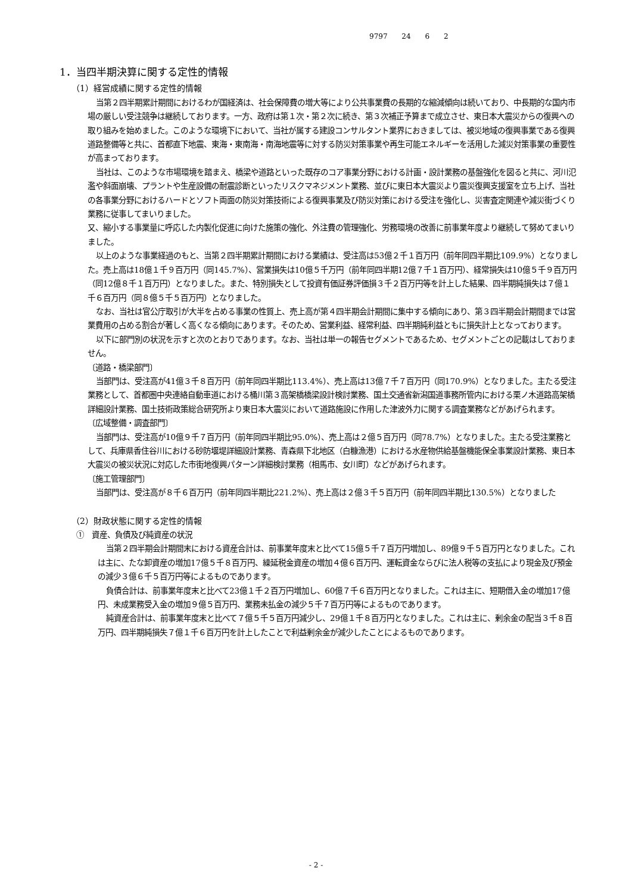9797 24 6 2
1．当四半期決算に関する定性的情報
（1）経営成績に関する定性的情報
当第２四半期累計期間におけるわが国経済は、社会保障費の増大等により公共事業費の長期的な縮減傾向は続いており、中長期的な国内市場の厳しい受注競争は継続しております。一方、政府は第１次・第２次に続き、第３次補正予算まで成立させ、東日本大震災からの復興への取り組みを始めました。このような環境下において、当社が属する建設コンサルタント業界におきましては、被災地域の復興事業である復興道路整備等と共に、首都直下地震、東海・東南海・南海地震等に対する防災対策事業や再生可能エネルギーを活用した減災対策事業の重要性が高まっております。
当社は、このような市場環境を踏まえ、橋梁や道路といった既存のコア事業分野における計画・設計業務の基盤強化を図ると共に、河川氾濫や斜面崩壊、プラントや生産設備の耐震診断といったリスクマネジメント業務、並びに東日本大震災より震災復興支援室を立ち上げ、当社の各事業分野におけるハードとソフト両面の防災対策技術による復興事業及び防災対策における受注を強化し、災害査定関連や減災街づくり業務に従事してまいりました。
又、縮小する事業量に呼応した内製化促進に向けた施策の強化、外注費の管理強化、労務環境の改善に前事業年度より継続して努めてまいりました。
以上のような事業経過のもと、当第２四半期累計期間における業績は、受注高は53億２千１百万円（前年同四半期比109.9%）となりました。売上高は18億１千９百万円（同145.7%）、営業損失は10億５千万円（前年同四半期12億７千１百万円）、経常損失は10億５千９百万円（同12億８千１百万円）となりました。また、特別損失として投資有価証券評価損３千２百万円等を計上した結果、四半期純損失は７億１千６百万円（同８億５千５百万円）となりました。
なお、当社は官公庁取引が大半を占める事業の性質上、売上高が第４四半期会計期間に集中する傾向にあり、第３四半期会計期間までは営業費用の占める割合が著しく高くなる傾向にあります。そのため、営業利益、経常利益、四半期純利益ともに損失計上となっております。
以下に部門別の状況を示すと次のとおりであります。なお、当社は単一の報告セグメントであるため、セグメントごとの記載はしておりません。
〔道路・橋梁部門〕
当部門は、受注高が41億３千８百万円（前年同四半期比113.4%）、売上高は13億７千７百万円（同170.9%）となりました。主たる受注業務として、首都圏中央連絡自動車道における桶川第３高架橋橋梁設計検討業務、国土交通省新潟国道事務所管内における栗ノ木道路高架橋詳細設計業務、国土技術政策総合研究所より東日本大震災において道路施設に作用した津波外力に関する調査業務などがあげられます。
〔広域整備・調査部門〕
当部門は、受注高が10億９千７百万円（前年同四半期比95.0%）、売上高は２億５百万円（同78.7%）となりました。主たる受注業務として、兵庫県香住谷川における砂防堰堤詳細設計業務、青森県下北地区（白糠漁港）における水産物供給基盤機能保全事業設計業務、東日本大震災の被災状況に対応した市街地復興パターン詳細検討業務（相馬市、女川町）などがあげられます。
〔施工管理部門〕
当部門は、受注高が８千６百万円（前年同四半期比221.2%）、売上高は２億３千５百万円（前年同四半期比130.5%）となりました
（2）財政状態に関する定性的情報
①　資産、負債及び純資産の状況
当第２四半期会計期間末における資産合計は、前事業年度末と比べて15億５千７百万円増加し、89億９千５百万円となりました。これは主に、たな卸資産の増加17億５千８百万円、繰延税金資産の増加４億６百万円、運転資金ならびに法人税等の支払により現金及び預金の減少３億６千５百万円等によるものであります。
負債合計は、前事業年度末と比べて23億１千２百万円増加し、60億７千６百万円となりました。これは主に、短期借入金の増加17億円、未成業務受入金の増加９億５百万円、業務未払金の減少５千７百万円等によるものであります。
純資産合計は、前事業年度末と比べて７億５千５百万円減少し、29億１千８百万円となりました。これは主に、剰余金の配当３千８百万円、四半期純損失７億１千６百万円を計上したことで利益剰余金が減少したことによるものであります。
- 2 -